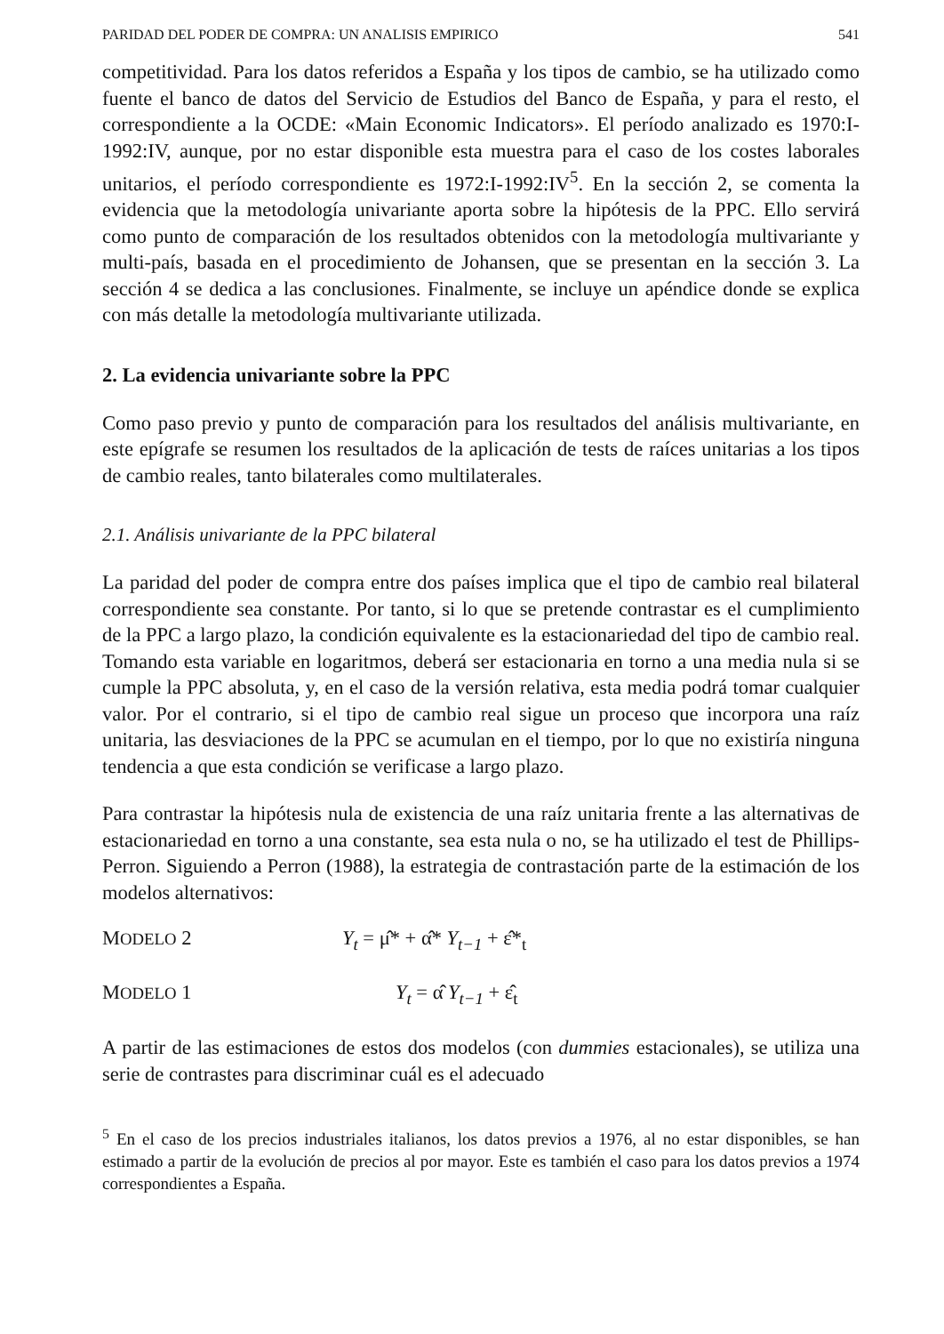PARIDAD DEL PODER DE COMPRA: UN ANALISIS EMPIRICO 541
competitividad. Para los datos referidos a España y los tipos de cambio, se ha utilizado como fuente el banco de datos del Servicio de Estudios del Banco de España, y para el resto, el correspondiente a la OCDE: «Main Economic Indicators». El período analizado es 1970:I-1992:IV, aunque, por no estar disponible esta muestra para el caso de los costes laborales unitarios, el período correspondiente es 1972:I-1992:IV<sup>5</sup>. En la sección 2, se comenta la evidencia que la metodología univariante aporta sobre la hipótesis de la PPC. Ello servirá como punto de comparación de los resultados obtenidos con la metodología multivariante y multi-país, basada en el procedimiento de Johansen, que se presentan en la sección 3. La sección 4 se dedica a las conclusiones. Finalmente, se incluye un apéndice donde se explica con más detalle la metodología multivariante utilizada.
2. La evidencia univariante sobre la PPC
Como paso previo y punto de comparación para los resultados del análisis multivariante, en este epígrafe se resumen los resultados de la aplicación de tests de raíces unitarias a los tipos de cambio reales, tanto bilaterales como multilaterales.
2.1. Análisis univariante de la PPC bilateral
La paridad del poder de compra entre dos países implica que el tipo de cambio real bilateral correspondiente sea constante. Por tanto, si lo que se pretende contrastar es el cumplimiento de la PPC a largo plazo, la condición equivalente es la estacionariedad del tipo de cambio real. Tomando esta variable en logaritmos, deberá ser estacionaria en torno a una media nula si se cumple la PPC absoluta, y, en el caso de la versión relativa, esta media podrá tomar cualquier valor. Por el contrario, si el tipo de cambio real sigue un proceso que incorpora una raíz unitaria, las desviaciones de la PPC se acumulan en el tiempo, por lo que no existiría ninguna tendencia a que esta condición se verificase a largo plazo.
Para contrastar la hipótesis nula de existencia de una raíz unitaria frente a las alternativas de estacionariedad en torno a una constante, sea esta nula o no, se ha utilizado el test de Phillips-Perron. Siguiendo a Perron (1988), la estrategia de contrastación parte de la estimación de los modelos alternativos:
MODELO 2 Y<sub>t</sub> = μ̂* + α̂* Y<sub>t−1</sub> + ε̂*<sub>t</sub>
MODELO 1 Y<sub>t</sub> = α̂ Y<sub>t−1</sub> + ε̂<sub>t</sub>
A partir de las estimaciones de estos dos modelos (con dummies estacionales), se utiliza una serie de contrastes para discriminar cuál es el adecuado
<sup>5</sup> En el caso de los precios industriales italianos, los datos previos a 1976, al no estar disponibles, se han estimado a partir de la evolución de precios al por mayor. Este es también el caso para los datos previos a 1974 correspondientes a España.